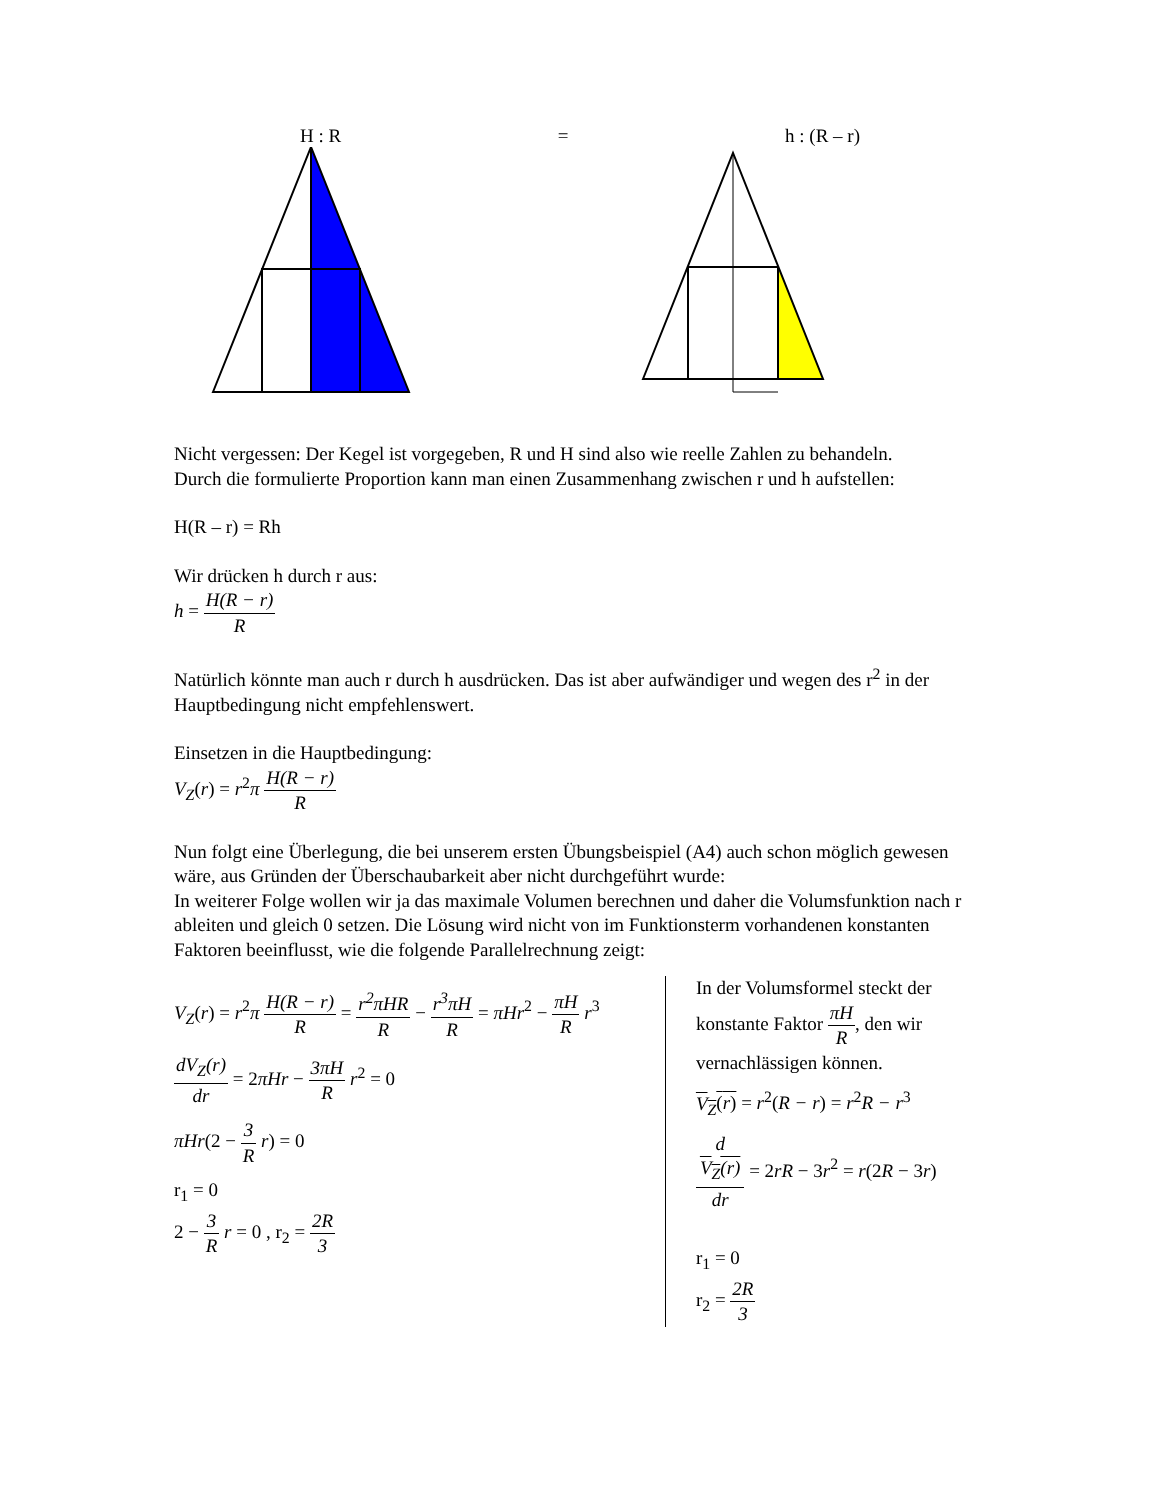H : R = h : (R – r)
Nicht vergessen: Der Kegel ist vorgegeben, R und H sind also wie reelle Zahlen zu behandeln.
Durch die formulierte Proportion kann man einen Zusammenhang zwischen r und h aufstellen:
H(R – r) = Rh
Wir drücken h durch r aus:
h = H(R − r) R
Natürlich könnte man auch r durch h ausdrücken. Das ist aber aufwändiger und wegen des r<sup>2</sup> in der Hauptbedingung nicht empfehlenswert.
Einsetzen in die Hauptbedingung:
V<sub>Z</sub>(r) = r<sup>2</sup>π H(R − r) R
Nun folgt eine Überlegung, die bei unserem ersten Übungsbeispiel (A4) auch schon möglich gewesen wäre, aus Gründen der Überschaubarkeit aber nicht durchgeführt wurde:
In weiterer Folge wollen wir ja das maximale Volumen berechnen und daher die Volumsfunktion nach r ableiten und gleich 0 setzen. Die Lösung wird nicht von im Funktionsterm vorhandenen konstanten Faktoren beeinflusst, wie die folgende Parallelrechnung zeigt:
V<sub>Z</sub>(r) = r<sup>2</sup>π H(R − r) R = r<sup>2</sup>πHR R − r<sup>3</sup>πH R = πHr<sup>2</sup> − πH R r<sup>3</sup>
dV<sub>Z</sub>(r) dr = 2πHr − 3πH R r<sup>2</sup> = 0
πHr(2 − 3 R r) = 0
r<sub>1</sub> = 0
2 − 3 R r = 0 , r<sub>2</sub> = 2R 3
In der Volumsformel steckt der konstante Faktor πH R, den wir vernachlässigen können.
V<sub>Z</sub>(r) = r<sup>2</sup>(R − r) = r<sup>2</sup>R − r<sup>3</sup>
d
V<sub>Z</sub>(r) dr = 2rR − 3r<sup>2</sup> = r(2R − 3r)
r<sub>1</sub> = 0
r<sub>2</sub> = 2R 3